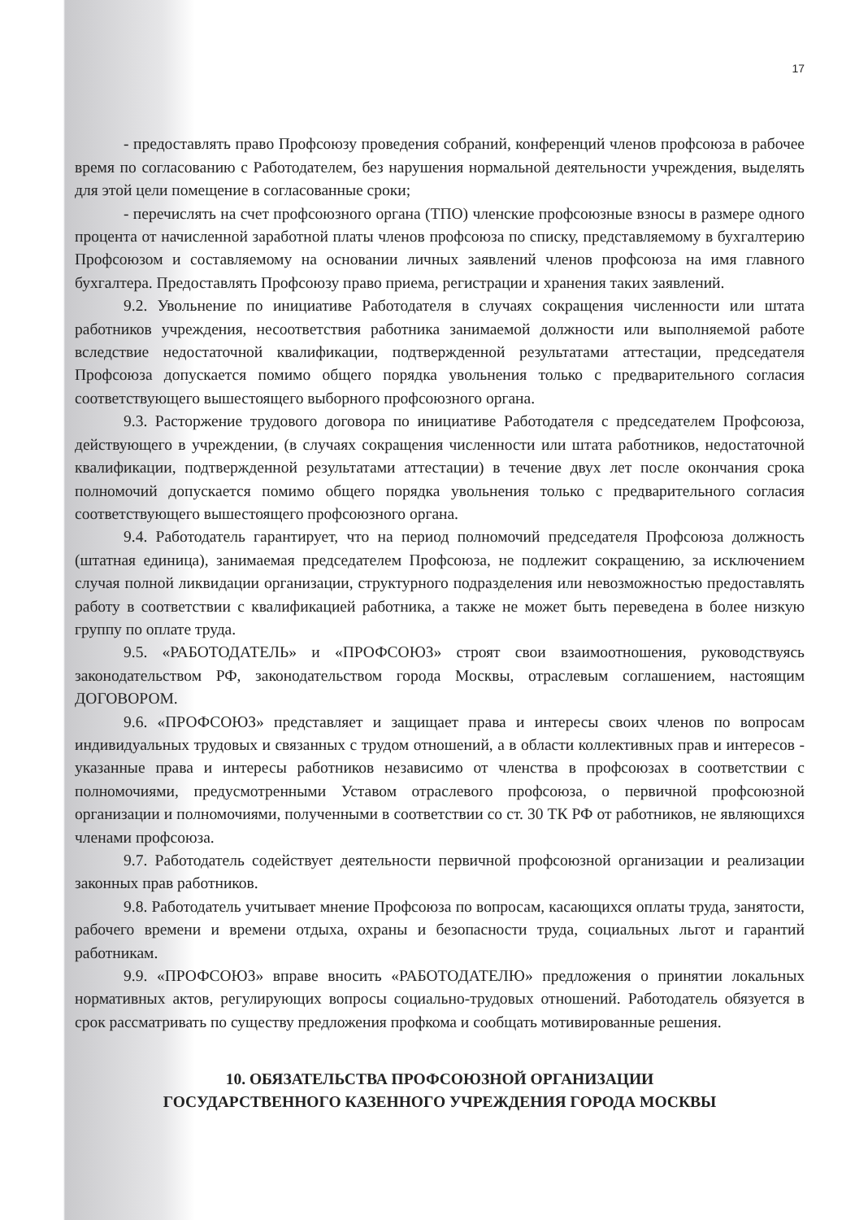17
- предоставлять право Профсоюзу проведения собраний, конференций членов профсоюза в рабочее время по согласованию с Работодателем, без нарушения нормальной деятельности учреждения, выделять для этой цели помещение в согласованные сроки;
- перечислять на счет профсоюзного органа (ТПО) членские профсоюзные взносы в размере одного процента от начисленной заработной платы членов профсоюза по списку, представляемому в бухгалтерию Профсоюзом и составляемому на основании личных заявлений членов профсоюза на имя главного бухгалтера. Предоставлять Профсоюзу право приема, регистрации и хранения таких заявлений.
9.2. Увольнение по инициативе Работодателя в случаях сокращения численности или штата работников учреждения, несоответствия работника занимаемой должности или выполняемой работе вследствие недостаточной квалификации, подтвержденной результатами аттестации, председателя Профсоюза допускается помимо общего порядка увольнения только с предварительного согласия соответствующего вышестоящего выборного профсоюзного органа.
9.3. Расторжение трудового договора по инициативе Работодателя с председателем Профсоюза, действующего в учреждении, (в случаях сокращения численности или штата работников, недостаточной квалификации, подтвержденной результатами аттестации) в течение двух лет после окончания срока полномочий допускается помимо общего порядка увольнения только с предварительного согласия соответствующего вышестоящего профсоюзного органа.
9.4. Работодатель гарантирует, что на период полномочий председателя Профсоюза должность (штатная единица), занимаемая председателем Профсоюза, не подлежит сокращению, за исключением случая полной ликвидации организации, структурного подразделения или невозможностью предоставлять работу в соответствии с квалификацией работника, а также не может быть переведена в более низкую группу по оплате труда.
9.5. «РАБОТОДАТЕЛЬ» и «ПРОФСОЮЗ» строят свои взаимоотношения, руководствуясь законодательством РФ, законодательством города Москвы, отраслевым соглашением, настоящим ДОГОВОРОМ.
9.6. «ПРОФСОЮЗ» представляет и защищает права и интересы своих членов по вопросам индивидуальных трудовых и связанных с трудом отношений, а в области коллективных прав и интересов - указанные права и интересы работников независимо от членства в профсоюзах в соответствии с полномочиями, предусмотренными Уставом отраслевого профсоюза, о первичной профсоюзной организации и полномочиями, полученными в соответствии со ст. 30 ТК РФ от работников, не являющихся членами профсоюза.
9.7. Работодатель содействует деятельности первичной профсоюзной организации и реализации законных прав работников.
9.8. Работодатель учитывает мнение Профсоюза по вопросам, касающихся оплаты труда, занятости, рабочего времени и времени отдыха, охраны и безопасности труда, социальных льгот и гарантий работникам.
9.9. «ПРОФСОЮЗ» вправе вносить «РАБОТОДАТЕЛЮ» предложения о принятии локальных нормативных актов, регулирующих вопросы социально-трудовых отношений. Работодатель обязуется в срок рассматривать по существу предложения профкома и сообщать мотивированные решения.
10. ОБЯЗАТЕЛЬСТВА ПРОФСОЮЗНОЙ ОРГАНИЗАЦИИ
ГОСУДАРСТВЕННОГО КАЗЕННОГО УЧРЕЖДЕНИЯ ГОРОДА МОСКВЫ